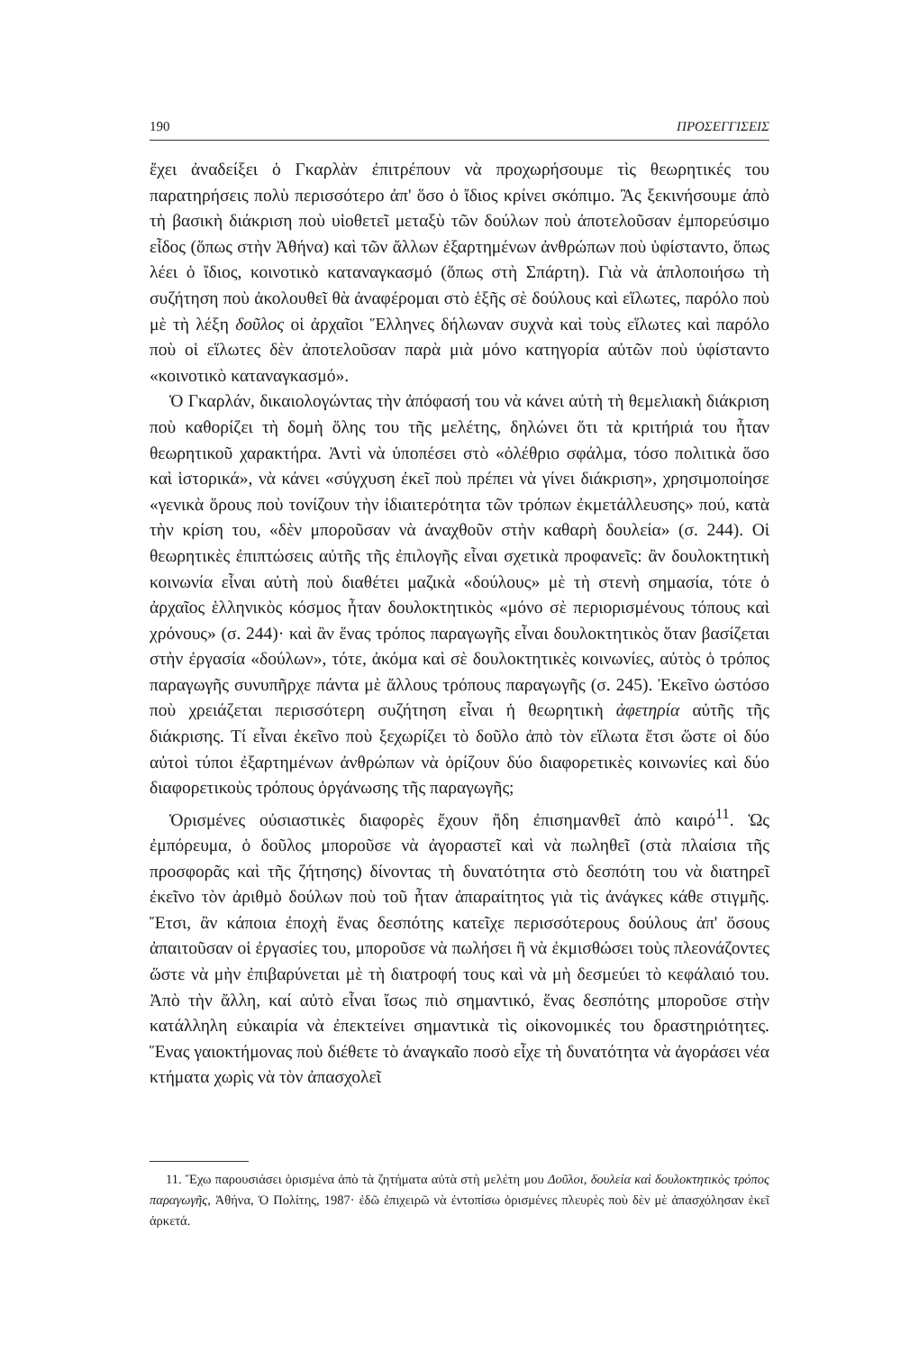190 ΠΡΟΣΕΓΓΙΣΕΙΣ
ἔχει ἀναδείξει ὁ Γκαρλὰν ἐπιτρέπουν νὰ προχωρήσουμε τὶς θεωρητικές του παρατηρήσεις πολὺ περισσότερο ἀπ' ὅσο ὁ ἴδιος κρίνει σκόπιμο. Ἂς ξεκινήσουμε ἀπὸ τὴ βασικὴ διάκριση ποὺ υἱοθετεῖ μεταξὺ τῶν δούλων ποὺ ἀποτελοῦσαν ἐμπορεύσιμο εἶδος (ὅπως στὴν Ἀθήνα) καὶ τῶν ἄλλων ἐξαρτημένων ἀνθρώπων ποὺ ὑφίσταντο, ὅπως λέει ὁ ἴδιος, κοινοτικὸ καταναγκασμό (ὅπως στὴ Σπάρτη). Γιὰ νὰ ἁπλοποιήσω τὴ συζήτηση ποὺ ἀκολουθεῖ θὰ ἀναφέρομαι στὸ ἑξῆς σὲ δούλους καὶ εἵλωτες, παρόλο ποὺ μὲ τὴ λέξη δοῦλος οἱ ἀρχαῖοι Ἕλληνες δήλωναν συχνὰ καὶ τοὺς εἵλωτες καὶ παρόλο ποὺ οἱ εἵλωτες δὲν ἀποτελοῦσαν παρὰ μιὰ μόνο κατηγορία αὐτῶν ποὺ ὑφίσταντο «κοινοτικὸ καταναγκασμό».
Ὁ Γκαρλάν, δικαιολογώντας τὴν ἀπόφασή του νὰ κάνει αὐτὴ τὴ θεμελιακὴ διάκριση ποὺ καθορίζει τὴ δομὴ ὅλης του τῆς μελέτης, δηλώνει ὅτι τὰ κριτήριά του ἦταν θεωρητικοῦ χαρακτήρα. Ἀντὶ νὰ ὑποπέσει στὸ «ὀλέθριο σφάλμα, τόσο πολιτικὰ ὅσο καὶ ἱστορικά», νὰ κάνει «σύγχυση ἐκεῖ ποὺ πρέπει νὰ γίνει διάκριση», χρησιμοποίησε «γενικὰ ὅρους ποὺ τονίζουν τὴν ἰδιαιτερότητα τῶν τρόπων ἐκμετάλλευσης» πού, κατὰ τὴν κρίση του, «δὲν μποροῦσαν νὰ ἀναχθοῦν στὴν καθαρὴ δουλεία» (σ. 244). Οἱ θεωρητικὲς ἐπιπτώσεις αὐτῆς τῆς ἐπιλογῆς εἶναι σχετικὰ προφανεῖς: ἂν δουλοκτητικὴ κοινωνία εἶναι αὐτὴ ποὺ διαθέτει μαζικὰ «δούλους» μὲ τὴ στενὴ σημασία, τότε ὁ ἀρχαῖος ἑλληνικὸς κόσμος ἦταν δουλοκτητικὸς «μόνο σὲ περιορισμένους τόπους καὶ χρόνους» (σ. 244)· καὶ ἂν ἕνας τρόπος παραγωγῆς εἶναι δουλοκτητικὸς ὅταν βασίζεται στὴν ἐργασία «δούλων», τότε, ἀκόμα καὶ σὲ δουλοκτητικὲς κοινωνίες, αὐτὸς ὁ τρόπος παραγωγῆς συνυπῆρχε πάντα μὲ ἄλλους τρόπους παραγωγῆς (σ. 245). Ἐκεῖνο ὡστόσο ποὺ χρειάζεται περισσότερη συζήτηση εἶναι ἡ θεωρητικὴ ἀφετηρία αὐτῆς τῆς διάκρισης. Τί εἶναι ἐκεῖνο ποὺ ξεχωρίζει τὸ δοῦλο ἀπὸ τὸν εἵλωτα ἔτσι ὥστε οἱ δύο αὐτοὶ τύποι ἐξαρτημένων ἀνθρώπων νὰ ὁρίζουν δύο διαφορετικὲς κοινωνίες καὶ δύο διαφορετικοὺς τρόπους ὀργάνωσης τῆς παραγωγῆς;
Ὁρισμένες οὐσιαστικὲς διαφορὲς ἔχουν ἤδη ἐπισημανθεῖ ἀπὸ καιρό<sup>11</sup>. Ὡς ἐμπόρευμα, ὁ δοῦλος μποροῦσε νὰ ἀγοραστεῖ καὶ νὰ πωληθεῖ (στὰ πλαίσια τῆς προσφορᾶς καὶ τῆς ζήτησης) δίνοντας τὴ δυνατότητα στὸ δεσπότη του νὰ διατηρεῖ ἐκεῖνο τὸν ἀριθμὸ δούλων ποὺ τοῦ ἦταν ἀπαραίτητος γιὰ τὶς ἀνάγκες κάθε στιγμῆς. Ἔτσι, ἂν κάποια ἐποχὴ ἕνας δεσπότης κατεῖχε περισσότερους δούλους ἀπ' ὅσους ἀπαιτοῦσαν οἱ ἐργασίες του, μποροῦσε νὰ πωλήσει ἢ νὰ ἐκμισθώσει τοὺς πλεονάζοντες ὥστε νὰ μὴν ἐπιβαρύνεται μὲ τὴ διατροφή τους καὶ νὰ μὴ δεσμεύει τὸ κεφάλαιό του. Ἀπὸ τὴν ἄλλη, καί αὐτὸ εἶναι ἴσως πιὸ σημαντικό, ἕνας δεσπότης μποροῦσε στὴν κατάλληλη εὐκαιρία νὰ ἐπεκτείνει σημαντικὰ τὶς οἰκονομικές του δραστηριότητες. Ἕνας γαιοκτήμονας ποὺ διέθετε τὸ ἀναγκαῖο ποσὸ εἶχε τὴ δυνατότητα νὰ ἀγοράσει νέα κτήματα χωρὶς νὰ τὸν ἀπασχολεῖ
11. Ἔχω παρουσιάσει ὁρισμένα ἀπὸ τὰ ζητήματα αὐτὰ στὴ μελέτη μου Δοῦλοι, δουλεία καὶ δουλοκτητικὸς τρόπος παραγωγῆς, Ἀθήνα, Ὁ Πολίτης, 1987· ἐδῶ ἐπιχειρῶ νὰ ἐντοπίσω ὁρισμένες πλευρὲς ποὺ δὲν μὲ ἀπασχόλησαν ἐκεῖ ἀρκετά.